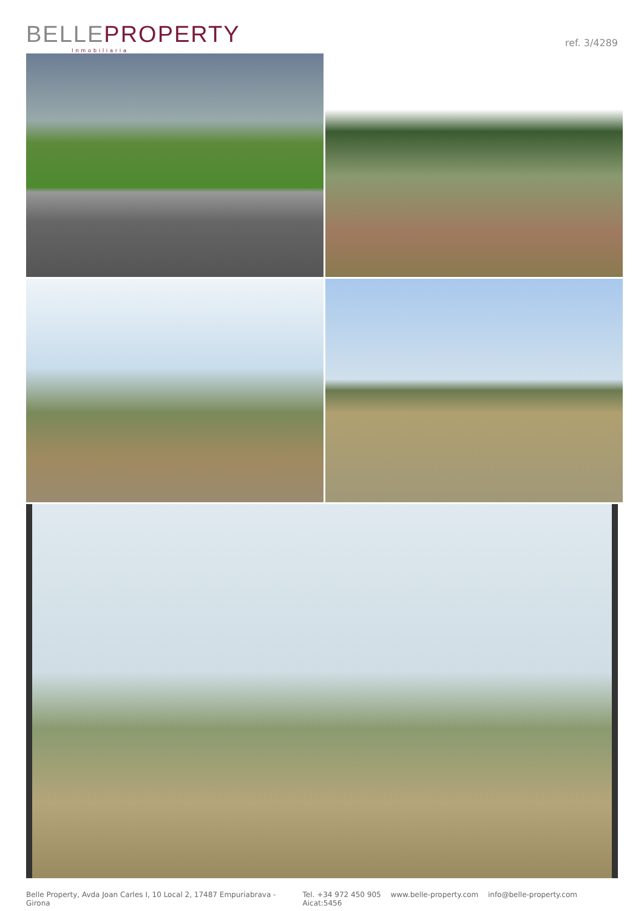BELLE PROPERTY
Inmobiliaria
ref. 3/4289
Belle Property, Avda Joan Carles I, 10 Local 2, 17487 Empuriabrava - Girona
Tel. +34 972 450 905 www.belle-property.com info@belle-property.com Aicat:5456